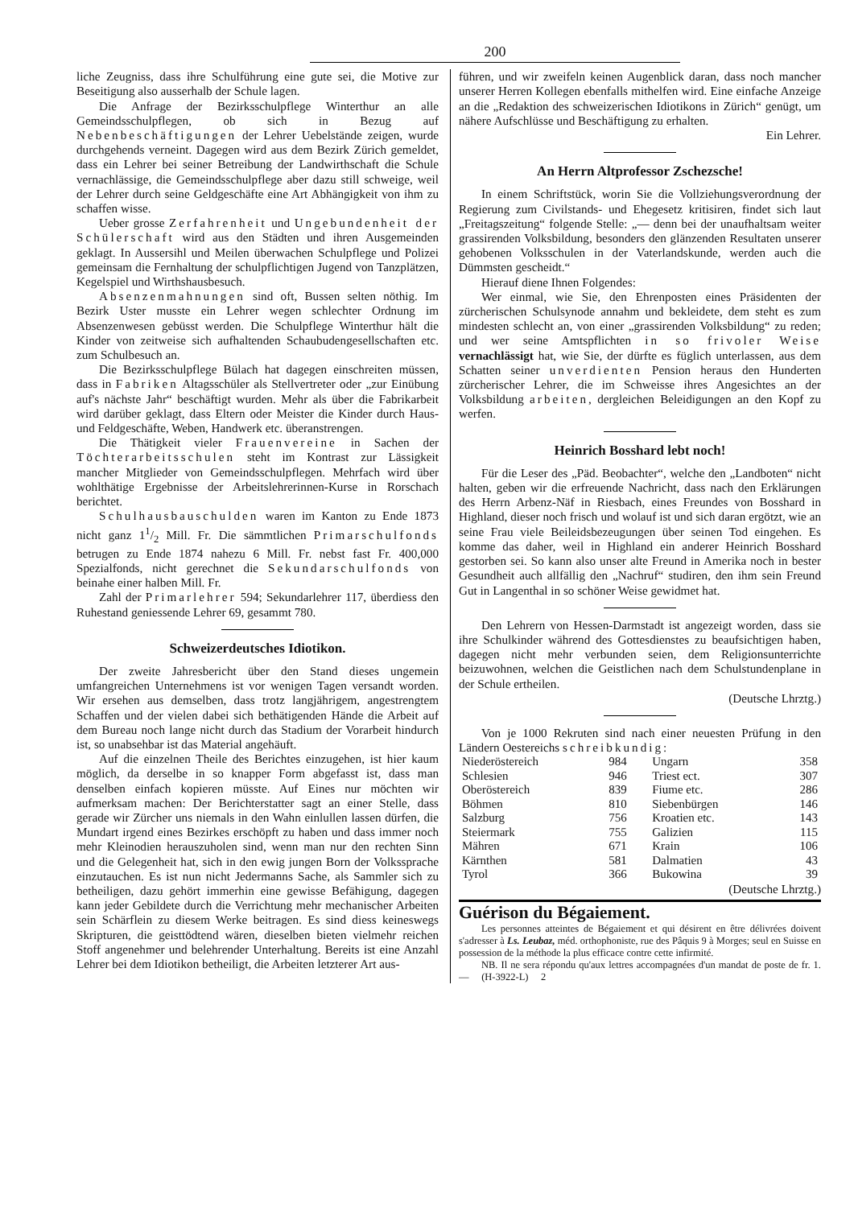200
liche Zeugniss, dass ihre Schulführung eine gute sei, die Motive zur Beseitigung also ausserhalb der Schule lagen.
Die Anfrage der Bezirksschulpflege Winterthur an alle Gemeindsschulpflegen, ob sich in Bezug auf Nebenbeschäftigungen der Lehrer Uebelstände zeigen, wurde durchgehends verneint. Dagegen wird aus dem Bezirk Zürich gemeldet, dass ein Lehrer bei seiner Betreibung der Landwirthschaft die Schule vernachlässige, die Gemeindsschulpflege aber dazu still schweige, weil der Lehrer durch seine Geldgeschäfte eine Art Abhängigkeit von ihm zu schaffen wisse.
Ueber grosse Zerfahrenheit und Ungebundenheit der Schülerschaft wird aus den Städten und ihren Ausgemeinden geklagt. In Aussersihl und Meilen überwachen Schulpflege und Polizei gemeinsam die Fernhaltung der schulpflichtigen Jugend von Tanzplätzen, Kegelspiel und Wirthshausbesuch.
Absenzenmahnungen sind oft, Bussen selten nöthig. Im Bezirk Uster musste ein Lehrer wegen schlechter Ordnung im Absenzenwesen gebüsst werden. Die Schulpflege Winterthur hält die Kinder von zeitweise sich aufhaltenden Schaubudengesellschaften etc. zum Schulbesuch an.
Die Bezirksschulpflege Bülach hat dagegen einschreiten müssen, dass in Fabriken Altagsschüler als Stellvertreter oder „zur Einübung auf's nächste Jahr“ beschäftigt wurden. Mehr als über die Fabrikarbeit wird darüber geklagt, dass Eltern oder Meister die Kinder durch Haus- und Feldgeschäfte, Weben, Handwerk etc. überanstrengen.
Die Thätigkeit vieler Frauenvereine in Sachen der Töchterarbeitsschulen steht im Kontrast zur Lässigkeit mancher Mitglieder von Gemeindsschulpflegen. Mehrfach wird über wohlthätige Ergebnisse der Arbeitslehrerinnen-Kurse in Rorschach berichtet.
Schulhausbauschulden waren im Kanton zu Ende 1873 nicht ganz 11/2 Mill. Fr. Die sämmtlichen Primarschulfonds betrugen zu Ende 1874 nahezu 6 Mill. Fr. nebst fast Fr. 400,000 Spezialfonds, nicht gerechnet die Sekundarschulfonds von beinahe einer halben Mill. Fr.
Zahl der Primarlehrer 594; Sekundarlehrer 117, überdiess den Ruhestand geniessende Lehrer 69, gesammt 780.
Schweizerdeutsches Idiotikon.
Der zweite Jahresbericht über den Stand dieses ungemein umfangreichen Unternehmens ist vor wenigen Tagen versandt worden. Wir ersehen aus demselben, dass trotz langjährigem, angestrengtem Schaffen und der vielen dabei sich bethätigenden Hände die Arbeit auf dem Bureau noch lange nicht durch das Stadium der Vorarbeit hindurch ist, so unabsehbar ist das Material angehäuft.
Auf die einzelnen Theile des Berichtes einzugehen, ist hier kaum möglich, da derselbe in so knapper Form abgefasst ist, dass man denselben einfach kopieren müsste. Auf Eines nur möchten wir aufmerksam machen: Der Berichterstatter sagt an einer Stelle, dass gerade wir Zürcher uns niemals in den Wahn einlullen lassen dürfen, die Mundart irgend eines Bezirkes erschöpft zu haben und dass immer noch mehr Kleinodien herauszuholen sind, wenn man nur den rechten Sinn und die Gelegenheit hat, sich in den ewig jungen Born der Volkssprache einzutauchen. Es ist nun nicht Jedermanns Sache, als Sammler sich zu betheiligen, dazu gehört immerhin eine gewisse Befähigung, dagegen kann jeder Gebildete durch die Verrichtung mehr mechanischer Arbeiten sein Schärflein zu diesem Werke beitragen. Es sind diess keineswegs Skripturen, die geisttödtend wären, dieselben bieten vielmehr reichen Stoff angenehmer und belehrender Unterhaltung. Bereits ist eine Anzahl Lehrer bei dem Idiotikon betheiligt, die Arbeiten letzterer Art aus-
führen, und wir zweifeln keinen Augenblick daran, dass noch mancher unserer Herren Kollegen ebenfalls mithelfen wird. Eine einfache Anzeige an die „Redaktion des schweizerischen Idiotikons in Zürich“ genügt, um nähere Aufschlüsse und Beschäftigung zu erhalten.
Ein Lehrer.
An Herrn Altprofessor Zschezsche!
In einem Schriftstück, worin Sie die Vollziehungsverordnung der Regierung zum Civilstands- und Ehegesetz kritisiren, findet sich laut „Freitagszeitung“ folgende Stelle: „— denn bei der unaufhaltsam weiter grassirenden Volksbildung, besonders den glänzenden Resultaten unserer gehobenen Volksschulen in der Vaterlandskunde, werden auch die Dümmsten gescheidt.“
Hierauf diene Ihnen Folgendes:
Wer einmal, wie Sie, den Ehrenposten eines Präsidenten der zürcherischen Schulsynode annahm und bekleidete, dem steht es zum mindesten schlecht an, von einer „grassirenden Volksbildung“ zu reden; und wer seine Amtspflichten in so frivoler Weise vernachlässigt hat, wie Sie, der dürfte es füglich unterlassen, aus dem Schatten seiner unverdienten Pension heraus den Hunderten zürcherischer Lehrer, die im Schweisse ihres Angesichtes an der Volksbildung arbeiten, dergleichen Beleidigungen an den Kopf zu werfen.
Heinrich Bosshard lebt noch!
Für die Leser des „Päd. Beobachter“, welche den „Landboten“ nicht halten, geben wir die erfreuende Nachricht, dass nach den Erklärungen des Herrn Arbenz-Näf in Riesbach, eines Freundes von Bosshard in Highland, dieser noch frisch und wolauf ist und sich daran ergötzt, wie an seine Frau viele Beileidsbezeugungen über seinen Tod eingehen. Es komme das daher, weil in Highland ein anderer Heinrich Bosshard gestorben sei. So kann also unser alte Freund in Amerika noch in bester Gesundheit auch allfällig den „Nachruf“ studiren, den ihm sein Freund Gut in Langenthal in so schöner Weise gewidmet hat.
Den Lehrern von Hessen-Darmstadt ist angezeigt worden, dass sie ihre Schulkinder während des Gottesdienstes zu beaufsichtigen haben, dagegen nicht mehr verbunden seien, dem Religionsunterrichte beizuwohnen, welchen die Geistlichen nach dem Schulstundenplane in der Schule ertheilen.
(Deutsche Lhrztg.)
Von je 1000 Rekruten sind nach einer neuesten Prüfung in den Ländern Oestereichs schreibkundig:
| Niederöstereich | 984 | Ungarn | 358 |
| Schlesien | 946 | Triest ect. | 307 |
| Oberöstereich | 839 | Fiume etc. | 286 |
| Böhmen | 810 | Siebenbürgen | 146 |
| Salzburg | 756 | Kroatien etc. | 143 |
| Steiermark | 755 | Galizien | 115 |
| Mähren | 671 | Krain | 106 |
| Kärnthen | 581 | Dalmatien | 43 |
| Tyrol | 366 | Bukowina | 39 |
(Deutsche Lhrztg.)
Guérison du Bégaiement.
Les personnes atteintes de Bégaiement et qui désirent en être délivrées doivent s'adresser à Ls. Leubaz, méd. orthophoniste, rue des Pâquis 9 à Morges; seul en Suisse en possession de la méthode la plus efficace contre cette infirmité.
NB. Il ne sera répondu qu'aux lettres accompagnées d'un mandat de poste de fr. 1. — (H-3922-L) 2